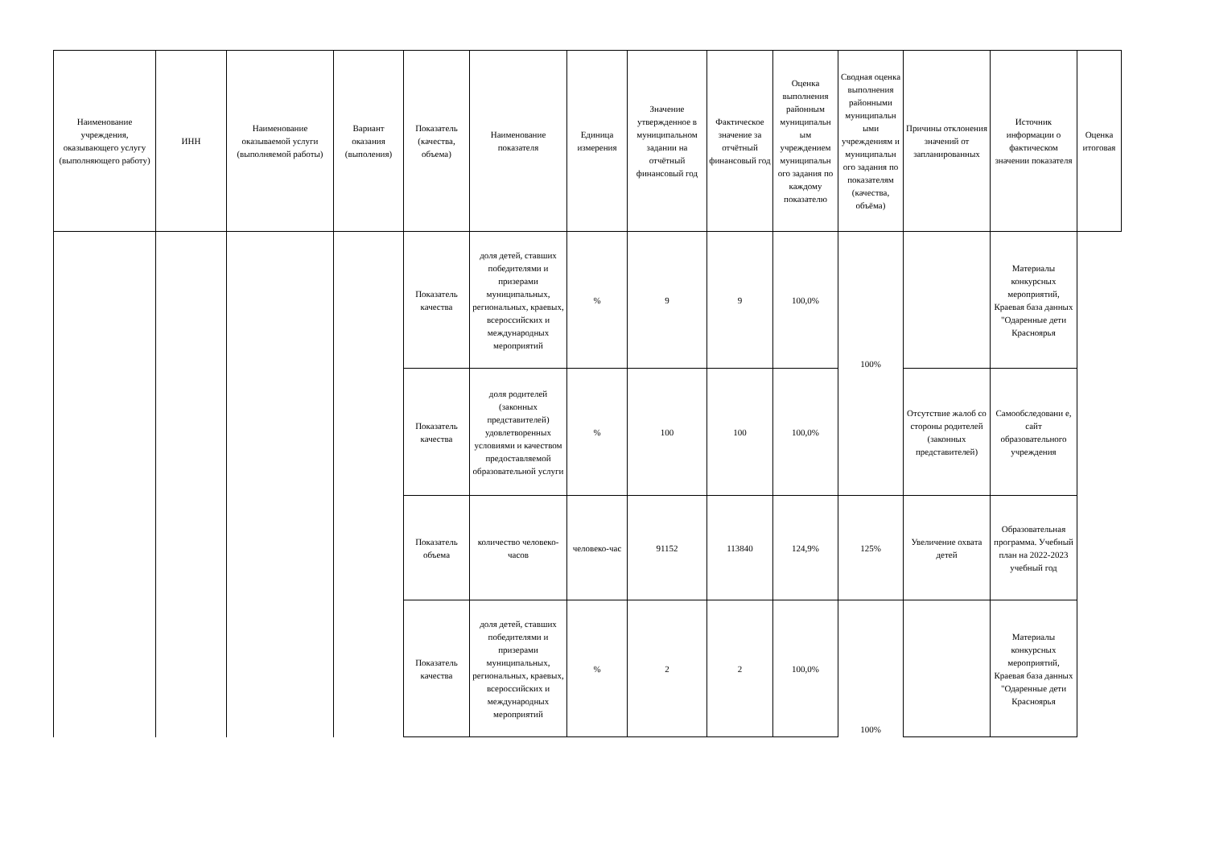| Наименование учреждения, оказывающего услугу (выполняющего работу) | ИНН | Наименование оказываемой услуги (выполняемой работы) | Вариант оказания (выполения) | Показатель (качества, объема) | Наименование показателя | Единица измерения | Значение утвержденное в муниципальном задании на отчётный финансовый год | Фактическое значение за отчётный финансовый год | Оценка выполнения районным муниципальн ым учреждением муниципальн ого задания по каждому показателю | Сводная оценка выполнения районными муниципальн ыми учреждениям и муниципальн ого задания по показателям (качества, объёма) | Причины отклонения значений от запланированных | Источник информации о фактическом значении показателя | Оценка итоговая |
| --- | --- | --- | --- | --- | --- | --- | --- | --- | --- | --- | --- | --- | --- |
| | | | | Показатель качества | доля детей, ставших победителями и призерами муниципальных, региональных, краевых, всероссийских и международных мероприятий | % | 9 | 9 | 100,0% | 100% | | Материалы конкурсных мероприятий, Краевая база данных "Одаренные дети Красноярья | |
| | | | | Показатель качества | доля родителей (законных представителей) удовлетворенных условиями и качеством предоставляемой образовательной услуги | % | 100 | 100 | 100,0% | | Отсутствие жалоб со стороны родителей (законных представителей) | Самообследовани е, сайт образовательного учреждения | |
| | | | | Показатель объема | количество человеко-часов | человеко-час | 91152 | 113840 | 124,9% | 125% | Увеличение охвата детей | Образовательная программа. Учебный план на 2022-2023 учебный год | |
| | | | | Показатель качества | доля детей, ставших победителями и призерами муниципальных, региональных, краевых, всероссийских и международных мероприятий | % | 2 | 2 | 100,0% | 100% | | Материалы конкурсных мероприятий, Краевая база данных "Одаренные дети Красноярья | |